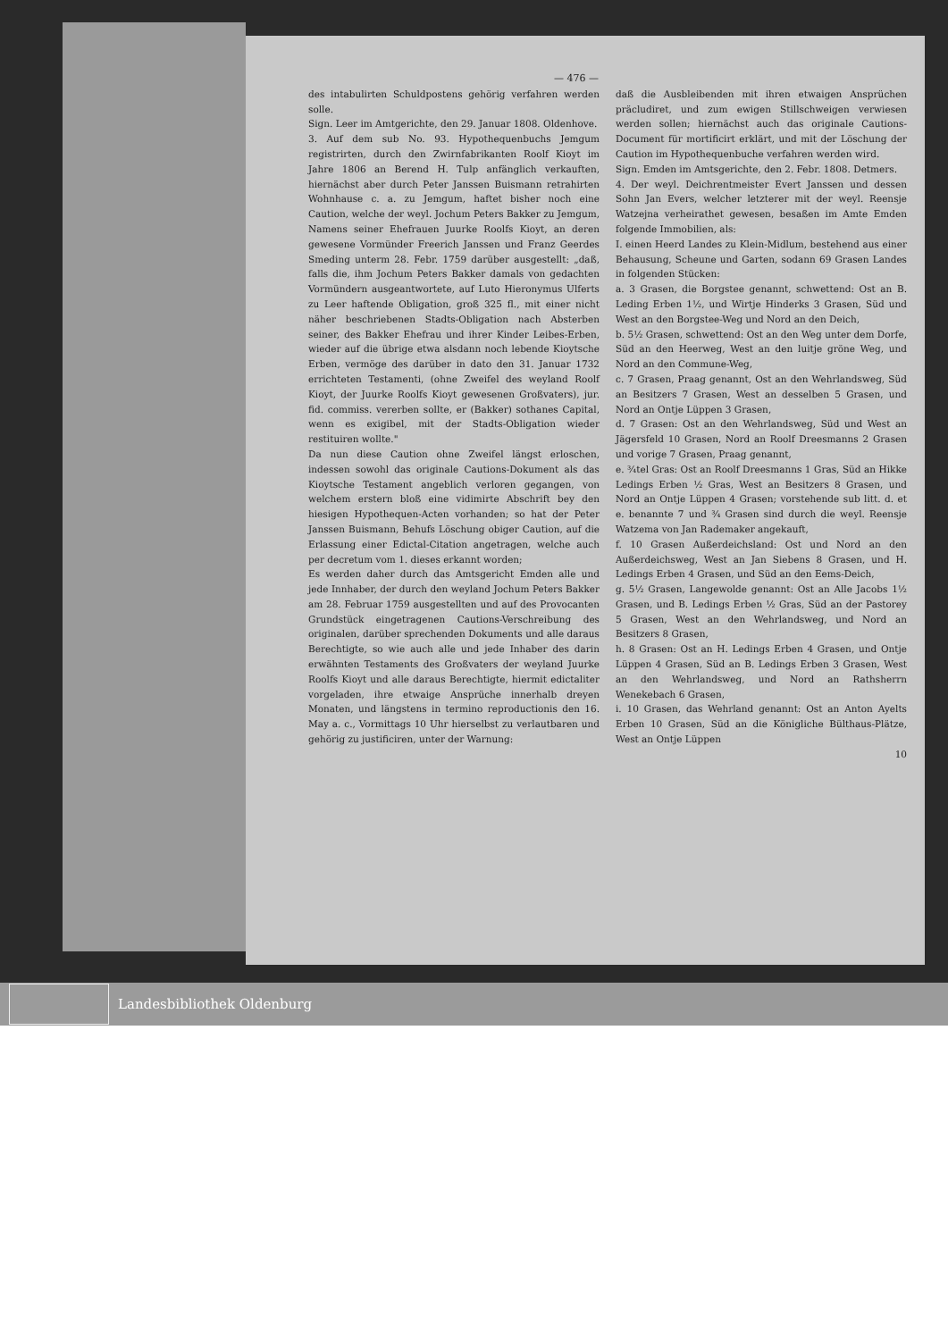— 476 —
des intabulirten Schuldpostens gehörig verfahren werden solle.
Sign. Leer im Amtgerichte, den 29. Januar 1808. Oldenhove.
3. Auf dem sub No. 93. Hypothequenbuchs Jemgum registrirten, durch den Zwirnfabrikanten Roolf Kioyt im Jahre 1806 an Berend H. Tulp anfänglich verkauften, hiernächst aber durch Peter Janssen Buismann retrahirten Wohnhause c. a. zu Jemgum, haftet bisher noch eine Caution, welche der weyl. Jochum Peters Bakker zu Jemgum, Namens seiner Ehefrauen Juurke Roolfs Kioyt, an deren gewesene Vormünder Freerich Janssen und Franz Geerdes Smeding unterm 28. Febr. 1759 darüber ausgestellt: „daß, falls die, ihm Jochum Peters Bakker damals von gedachten Vormündern ausgeantwortete, auf Luto Hieronymus Ulferts zu Leer haftende Obligation, groß 325 fl., mit einer nicht näher beschriebenen Stadts-Obligation nach Absterben seiner, des Bakker Ehefrau und ihrer Kinder Leibes-Erben, wieder auf die übrige etwa alsdann noch lebende Kioytsche Erben, vermöge des darüber in dato den 31. Januar 1732 errichteten Testamenti, (ohne Zweifel des weyland Roolf Kioyt, der Juurke Roolfs Kioyt gewesenen Großvaters), jur. fid. commiss. vererben sollte, er (Bakker) sothanes Capital, wenn es exigibel, mit der Stadts-Obligation wieder restituiren wollte."
Da nun diese Caution ohne Zweifel längst erloschen, indessen sowohl das originale Cautions-Dokument als das Kioytsche Testament angeblich verloren gegangen, von welchem erstern bloß eine vidimirte Abschrift bey den hiesigen Hypothequen-Acten vorhanden; so hat der Peter Janssen Buismann, Behufs Löschung obiger Caution, auf die Erlassung einer Edictal-Citation angetragen, welche auch per decretum vom 1. dieses erkannt worden;
Es werden daher durch das Amtsgericht Emden alle und jede Innhaber, der durch den weyland Jochum Peters Bakker am 28. Februar 1759 ausgestellten und auf des Provocanten Grundstück eingetragenen Cautions-Verschreibung des originalen, darüber sprechenden Dokuments und alle daraus Berechtigte, so wie auch alle und jede Inhaber des darin erwähnten Testaments des Großvaters der weyland Juurke Roolfs Kioyt und alle daraus Berechtigte, hiermit edictaliter vorgeladen, ihre etwaige Ansprüche innerhalb dreyen Monaten, und längstens in termino reproductionis den 16. May a. c., Vormittags 10 Uhr hierselbst zu verlautbaren und gehörig zu justificiren, unter der Warnung:
daß die Ausbleibenden mit ihren etwaigen Ansprüchen präcludiret, und zum ewigen Stillschweigen verwiesen werden sollen; hiernächst auch das originale Cautions-Document für mortificirt erklärt, und mit der Löschung der Caution im Hypothequenbuche verfahren werden wird.
Sign. Emden im Amtsgerichte, den 2. Febr. 1808. Detmers.
4. Der weyl. Deichrentmeister Evert Janssen und dessen Sohn Jan Evers, welcher letzterer mit der weyl. Reensje Watzejna verheirathet gewesen, besaßen im Amte Emden folgende Immobilien, als:
I. einen Heerd Landes zu Klein-Midlum, bestehend aus einer Behausung, Scheune und Garten, sodann 69 Grasen Landes in folgenden Stücken:
a. 3 Grasen, die Borgstee genannt, schwettend: Ost an B. Leding Erben 1½, und Wirtje Hinderks 3 Grasen, Süd und West an den Borgstee-Weg und Nord an den Deich,
b. 5½ Grasen, schwettend: Ost an den Weg unter dem Dorfe, Süd an den Heerweg, West an den luitje gröne Weg, und Nord an den Commune-Weg,
c. 7 Grasen, Praag genannt, Ost an den Wehrlandsweg, Süd an Besitzers 7 Grasen, West an desselben 5 Grasen, und Nord an Ontje Lüppen 3 Grasen,
d. 7 Grasen: Ost an den Wehrlandsweg, Süd und West an Jägersfeld 10 Grasen, Nord an Roolf Dreesmanns 2 Grasen und vorige 7 Grasen, Praag genannt,
e. ¾tel Gras: Ost an Roolf Dreesmanns 1 Gras, Süd an Hikke Ledings Erben ½ Gras, West an Besitzers 8 Grasen, und Nord an Ontje Lüppen 4 Grasen; vorstehende sub litt. d. et e. benannte 7 und ¾ Grasen sind durch die weyl. Reensje Watzema von Jan Rademaker angekauft,
f. 10 Grasen Außerdeichsland: Ost und Nord an den Außerdeichsweg, West an Jan Siebens 8 Grasen, und H. Ledings Erben 4 Grasen, und Süd an den Eems-Deich,
g. 5½ Grasen, Langewolde genannt: Ost an Alle Jacobs 1½ Grasen, und B. Ledings Erben ½ Gras, Süd an der Pastorey 5 Grasen, West an den Wehrlandsweg, und Nord an Besitzers 8 Grasen,
h. 8 Grasen: Ost an H. Ledings Erben 4 Grasen, und Ontje Lüppen 4 Grasen, Süd an B. Ledings Erben 3 Grasen, West an den Wehrlandsweg, und Nord an Rathsherrn Wenekebach 6 Grasen,
i. 10 Grasen, das Wehrland genannt: Ost an Anton Ayelts Erben 10 Grasen, Süd an die Königliche Bülthaus-Plätze, West an Ontje Lüppen
10
Landesbibliothek Oldenburg